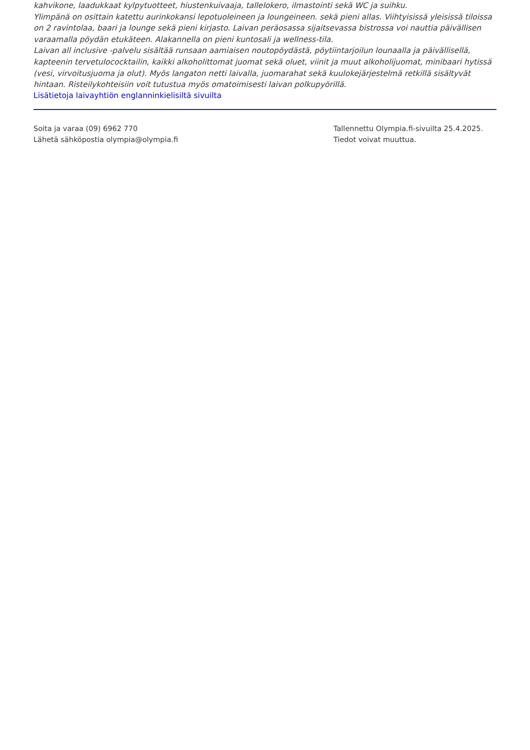kahvikone, laadukkaat kylpytuotteet, hiustenkuivaaja, tallelokero, ilmastointi sekä WC ja suihku.
Ylimpänä on osittain katettu aurinkokansi lepotuoleineen ja loungeineen. sekä pieni allas. Viihtyisissä yleisissä tiloissa on 2 ravintolaa, baari ja lounge sekä pieni kirjasto. Laivan peräosassa sijaitsevassa bistrossa voi nauttia päivällisen varaamalla pöydän etukäteen. Alakannella on pieni kuntosali ja wellness-tila.
Laivan all inclusive -palvelu sisältää runsaan aamiaisen noutopöydästä, pöytiintarjoilun lounaalla ja päivällisellä, kapteenin tervetulococktailin, kaikki alkoholittomat juomat sekä oluet, viinit ja muut alkoholijuomat, minibaari hytissä (vesi, virvoitusjuoma ja olut). Myös langaton netti laivalla, juomarahat sekä kuulokejärjestelmä retkillä sisältyvät hintaan. Risteilykohteisiin voit tutustua myös omatoimisesti laivan polkupyörillä.
Lisätietoja laivayhtiön englanninkielisiltä sivuilta
Soita ja varaa (09) 6962 770
Lähetä sähköpostia olympia@olympia.fi
Tallennettu Olympia.fi-sivuilta 25.4.2025.
Tiedot voivat muuttua.